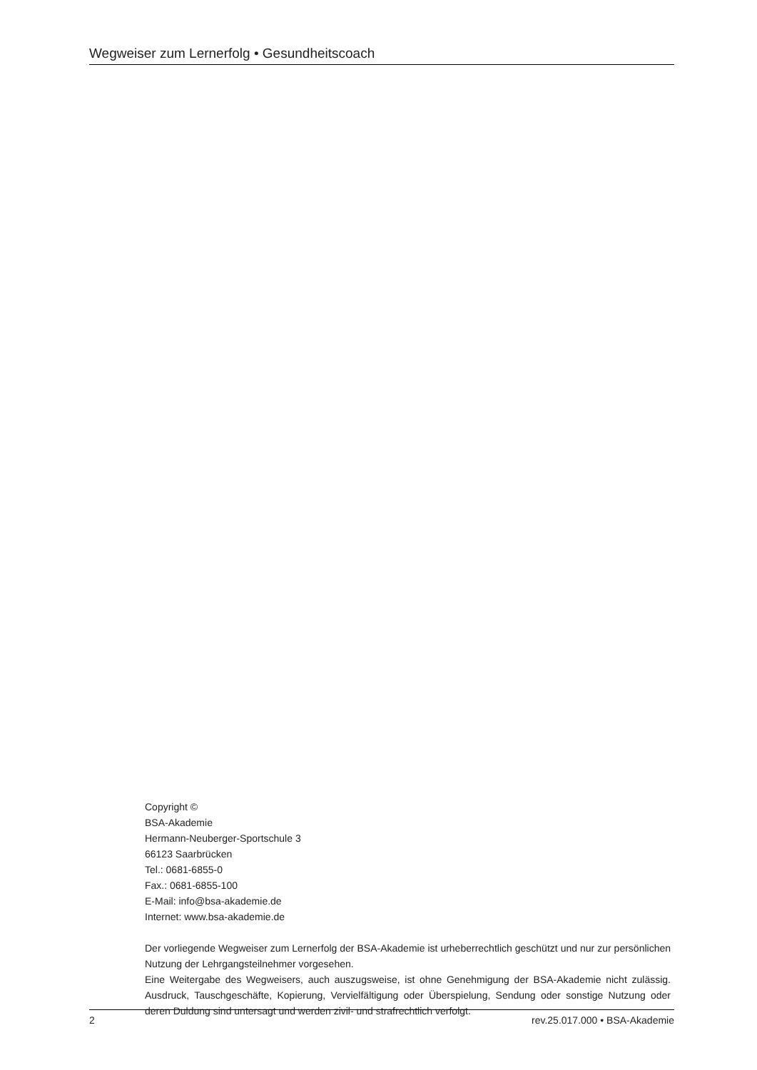Wegweiser zum Lernerfolg • Gesundheitscoach
Copyright ©
BSA-Akademie
Hermann-Neuberger-Sportschule 3
66123 Saarbrücken
Tel.: 0681-6855-0
Fax.: 0681-6855-100
E-Mail: info@bsa-akademie.de
Internet: www.bsa-akademie.de
Der vorliegende Wegweiser zum Lernerfolg der BSA-Akademie ist urheberrechtlich geschützt und nur zur persönlichen Nutzung der Lehrgangsteilnehmer vorgesehen.
Eine Weitergabe des Wegweisers, auch auszugsweise, ist ohne Genehmigung der BSA-Akademie nicht zulässig. Ausdruck, Tauschgeschäfte, Kopierung, Vervielfältigung oder Überspielung, Sendung oder sonstige Nutzung oder deren Duldung sind untersagt und werden zivil- und strafrechtlich verfolgt.
2 rev.25.017.000 • BSA-Akademie